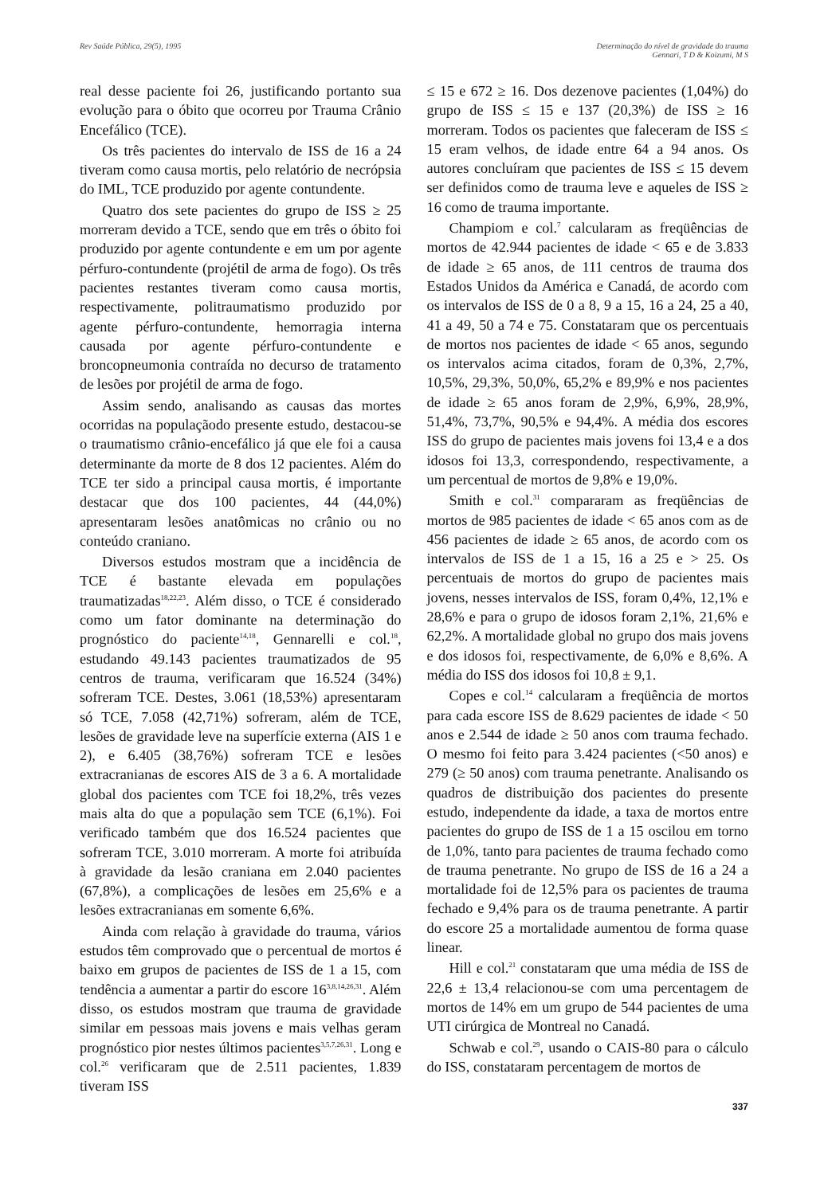Rev Saúde Pública, 29(5), 1995 Determinação do nível de gravidade do trauma
Gennari, T D & Koizumi, M S
real desse paciente foi 26, justificando portanto sua evolução para o óbito que ocorreu por Trauma Crânio Encefálico (TCE).
Os três pacientes do intervalo de ISS de 16 a 24 tiveram como causa mortis, pelo relatório de necrópsia do IML, TCE produzido por agente contundente.
Quatro dos sete pacientes do grupo de ISS ≥ 25 morreram devido a TCE, sendo que em três o óbito foi produzido por agente contundente e em um por agente pérfuro-contundente (projétil de arma de fogo). Os três pacientes restantes tiveram como causa mortis, respectivamente, politraumatismo produzido por agente pérfuro-contundente, hemorragia interna causada por agente pérfuro-contundente e broncopneumonia contraída no decurso de tratamento de lesões por projétil de arma de fogo.
Assim sendo, analisando as causas das mortes ocorridas na populaçãodo presente estudo, destacou-se o traumatismo crânio-encefálico já que ele foi a causa determinante da morte de 8 dos 12 pacientes. Além do TCE ter sido a principal causa mortis, é importante destacar que dos 100 pacientes, 44 (44,0%) apresentaram lesões anatômicas no crânio ou no conteúdo craniano.
Diversos estudos mostram que a incidência de TCE é bastante elevada em populações traumatizadas<sup>18,22,23</sup>. Além disso, o TCE é considerado como um fator dominante na determinação do prognóstico do paciente<sup>14,18</sup>, Gennarelli e col.<sup>18</sup>, estudando 49.143 pacientes traumatizados de 95 centros de trauma, verificaram que 16.524 (34%) sofreram TCE. Destes, 3.061 (18,53%) apresentaram só TCE, 7.058 (42,71%) sofreram, além de TCE, lesões de gravidade leve na superfície externa (AIS 1 e 2), e 6.405 (38,76%) sofreram TCE e lesões extracranianas de escores AIS de 3 a 6. A mortalidade global dos pacientes com TCE foi 18,2%, três vezes mais alta do que a população sem TCE (6,1%). Foi verificado também que dos 16.524 pacientes que sofreram TCE, 3.010 morreram. A morte foi atribuída à gravidade da lesão craniana em 2.040 pacientes (67,8%), a complicações de lesões em 25,6% e a lesões extracranianas em somente 6,6%.
Ainda com relação à gravidade do trauma, vários estudos têm comprovado que o percentual de mortos é baixo em grupos de pacientes de ISS de 1 a 15, com tendência a aumentar a partir do escore 16<sup>3,8,14,26,31</sup>. Além disso, os estudos mostram que trauma de gravidade similar em pessoas mais jovens e mais velhas geram prognóstico pior nestes últimos pacientes<sup>3,5,7,26,31</sup>. Long e col.<sup>26</sup> verificaram que de 2.511 pacientes, 1.839 tiveram ISS
≤ 15 e 672 ≥ 16. Dos dezenove pacientes (1,04%) do grupo de ISS ≤ 15 e 137 (20,3%) de ISS ≥ 16 morreram. Todos os pacientes que faleceram de ISS ≤ 15 eram velhos, de idade entre 64 a 94 anos. Os autores concluíram que pacientes de ISS ≤ 15 devem ser definidos como de trauma leve e aqueles de ISS ≥ 16 como de trauma importante.
Champiom e col.<sup>7</sup> calcularam as freqüências de mortos de 42.944 pacientes de idade < 65 e de 3.833 de idade ≥ 65 anos, de 111 centros de trauma dos Estados Unidos da América e Canadá, de acordo com os intervalos de ISS de 0 a 8, 9 a 15, 16 a 24, 25 a 40, 41 a 49, 50 a 74 e 75. Constataram que os percentuais de mortos nos pacientes de idade < 65 anos, segundo os intervalos acima citados, foram de 0,3%, 2,7%, 10,5%, 29,3%, 50,0%, 65,2% e 89,9% e nos pacientes de idade ≥ 65 anos foram de 2,9%, 6,9%, 28,9%, 51,4%, 73,7%, 90,5% e 94,4%. A média dos escores ISS do grupo de pacientes mais jovens foi 13,4 e a dos idosos foi 13,3, correspondendo, respectivamente, a um percentual de mortos de 9,8% e 19,0%.
Smith e col.<sup>31</sup> compararam as freqüências de mortos de 985 pacientes de idade < 65 anos com as de 456 pacientes de idade ≥ 65 anos, de acordo com os intervalos de ISS de 1 a 15, 16 a 25 e > 25. Os percentuais de mortos do grupo de pacientes mais jovens, nesses intervalos de ISS, foram 0,4%, 12,1% e 28,6% e para o grupo de idosos foram 2,1%, 21,6% e 62,2%. A mortalidade global no grupo dos mais jovens e dos idosos foi, respectivamente, de 6,0% e 8,6%. A média do ISS dos idosos foi 10,8 ± 9,1.
Copes e col.<sup>14</sup> calcularam a freqüência de mortos para cada escore ISS de 8.629 pacientes de idade < 50 anos e 2.544 de idade ≥ 50 anos com trauma fechado. O mesmo foi feito para 3.424 pacientes (<50 anos) e 279 (≥ 50 anos) com trauma penetrante. Analisando os quadros de distribuição dos pacientes do presente estudo, independente da idade, a taxa de mortos entre pacientes do grupo de ISS de 1 a 15 oscilou em torno de 1,0%, tanto para pacientes de trauma fechado como de trauma penetrante. No grupo de ISS de 16 a 24 a mortalidade foi de 12,5% para os pacientes de trauma fechado e 9,4% para os de trauma penetrante. A partir do escore 25 a mortalidade aumentou de forma quase linear.
Hill e col.<sup>21</sup> constataram que uma média de ISS de 22,6 ± 13,4 relacionou-se com uma percentagem de mortos de 14% em um grupo de 544 pacientes de uma UTI cirúrgica de Montreal no Canadá.
Schwab e col.<sup>29</sup>, usando o CAIS-80 para o cálculo do ISS, constataram percentagem de mortos de
337